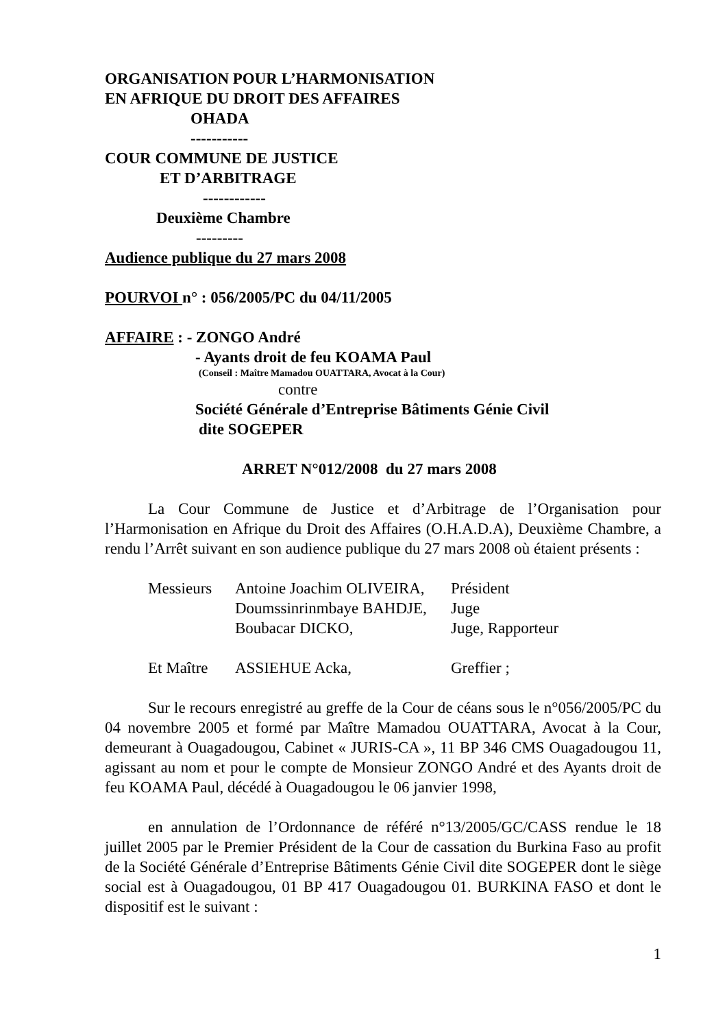ORGANISATION POUR L’HARMONISATION
EN AFRIQUE DU DROIT DES AFFAIRES
OHADA
-----------
COUR COMMUNE DE JUSTICE
ET D’ARBITRAGE
------------
Deuxième Chambre
---------
Audience publique du 27 mars 2008
POURVOI n° : 056/2005/PC du 04/11/2005
AFFAIRE : - ZONGO André
- Ayants droit de feu KOAMA Paul
(Conseil : Maître Mamadou OUATTARA, Avocat à la Cour)
contre
Société Générale d’Entreprise Bâtiments Génie Civil
dite SOGEPER
ARRET N°012/2008 du 27 mars 2008
La Cour Commune de Justice et d’Arbitrage de l’Organisation pour l’Harmonisation en Afrique du Droit des Affaires (O.H.A.D.A), Deuxième Chambre, a rendu l’Arrêt suivant en son audience publique du 27 mars 2008 où étaient présents :
| Messieurs | Antoine Joachim OLIVEIRA, | Président |
| | Doumssinrinmbaye BAHDJE, | Juge |
| | Boubacar DICKO, | Juge, Rapporteur |
| Et Maître | ASSIEHUE Acka, | Greffier ; |
Sur le recours enregistré au greffe de la Cour de céans sous le n°056/2005/PC du 04 novembre 2005 et formé par Maître Mamadou OUATTARA, Avocat à la Cour, demeurant à Ouagadougou, Cabinet « JURIS-CA », 11 BP 346 CMS Ouagadougou 11, agissant au nom et pour le compte de Monsieur ZONGO André et des Ayants droit de feu KOAMA Paul, décédé à Ouagadougou le 06 janvier 1998,
en annulation de l’Ordonnance de référé n°13/2005/GC/CASS rendue le 18 juillet 2005 par le Premier Président de la Cour de cassation du Burkina Faso au profit de la Société Générale d’Entreprise Bâtiments Génie Civil dite SOGEPER dont le siège social est à Ouagadougou, 01 BP 417 Ouagadougou 01. BURKINA FASO et dont le dispositif est le suivant :
1